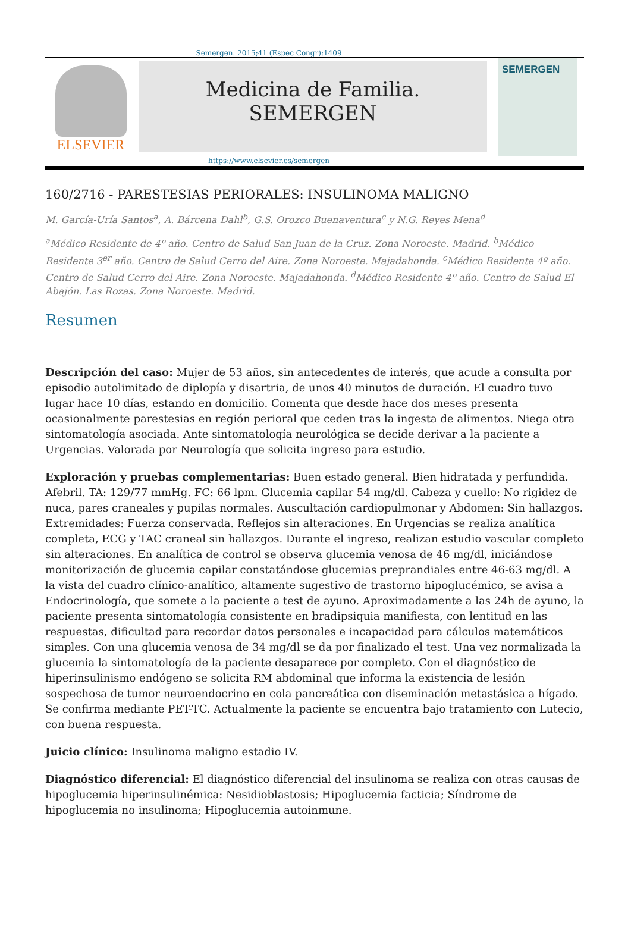Semergen. 2015;41 (Espec Congr):1409
ELSEVIER
Medicina de Familia. SEMERGEN
SEMERGEN
https://www.elsevier.es/semergen
160/2716 - PARESTESIAS PERIORALES: INSULINOMA MALIGNO
M. García-Uría Santos<sup>a</sup>, A. Bárcena Dahl<sup>b</sup>, G.S. Orozco Buenaventura<sup>c</sup> y N.G. Reyes Mena<sup>d</sup>
<sup>a</sup> Médico Residente de 4º año. Centro de Salud San Juan de la Cruz. Zona Noroeste. Madrid. <sup>b</sup>Médico Residente 3<sup>er</sup> año. Centro de Salud Cerro del Aire. Zona Noroeste. Majadahonda. <sup>c</sup>Médico Residente 4º año. Centro de Salud Cerro del Aire. Zona Noroeste. Majadahonda. <sup>d</sup>Médico Residente 4º año. Centro de Salud El Abajón. Las Rozas. Zona Noroeste. Madrid.
Resumen
Descripción del caso: Mujer de 53 años, sin antecedentes de interés, que acude a consulta por episodio autolimitado de diplopía y disartria, de unos 40 minutos de duración. El cuadro tuvo lugar hace 10 días, estando en domicilio. Comenta que desde hace dos meses presenta ocasionalmente parestesias en región perioral que ceden tras la ingesta de alimentos. Niega otra sintomatología asociada. Ante sintomatología neurológica se decide derivar a la paciente a Urgencias. Valorada por Neurología que solicita ingreso para estudio.
Exploración y pruebas complementarias: Buen estado general. Bien hidratada y perfundida. Afebril. TA: 129/77 mmHg. FC: 66 lpm. Glucemia capilar 54 mg/dl. Cabeza y cuello: No rigidez de nuca, pares craneales y pupilas normales. Auscultación cardiopulmonar y Abdomen: Sin hallazgos. Extremidades: Fuerza conservada. Reflejos sin alteraciones. En Urgencias se realiza analítica completa, ECG y TAC craneal sin hallazgos. Durante el ingreso, realizan estudio vascular completo sin alteraciones. En analítica de control se observa glucemia venosa de 46 mg/dl, iniciándose monitorización de glucemia capilar constatándose glucemias preprandiales entre 46-63 mg/dl. A la vista del cuadro clínico-analítico, altamente sugestivo de trastorno hipoglucémico, se avisa a Endocrinología, que somete a la paciente a test de ayuno. Aproximadamente a las 24h de ayuno, la paciente presenta sintomatología consistente en bradipsiquia manifiesta, con lentitud en las respuestas, dificultad para recordar datos personales e incapacidad para cálculos matemáticos simples. Con una glucemia venosa de 34 mg/dl se da por finalizado el test. Una vez normalizada la glucemia la sintomatología de la paciente desaparece por completo. Con el diagnóstico de hiperinsulinismo endógeno se solicita RM abdominal que informa la existencia de lesión sospechosa de tumor neuroendocrino en cola pancreática con diseminación metastásica a hígado. Se confirma mediante PET-TC. Actualmente la paciente se encuentra bajo tratamiento con Lutecio, con buena respuesta.
Juicio clínico: Insulinoma maligno estadio IV.
Diagnóstico diferencial: El diagnóstico diferencial del insulinoma se realiza con otras causas de hipoglucemia hiperinsulinémica: Nesidioblastosis; Hipoglucemia facticia; Síndrome de hipoglucemia no insulinoma; Hipoglucemia autoinmune.